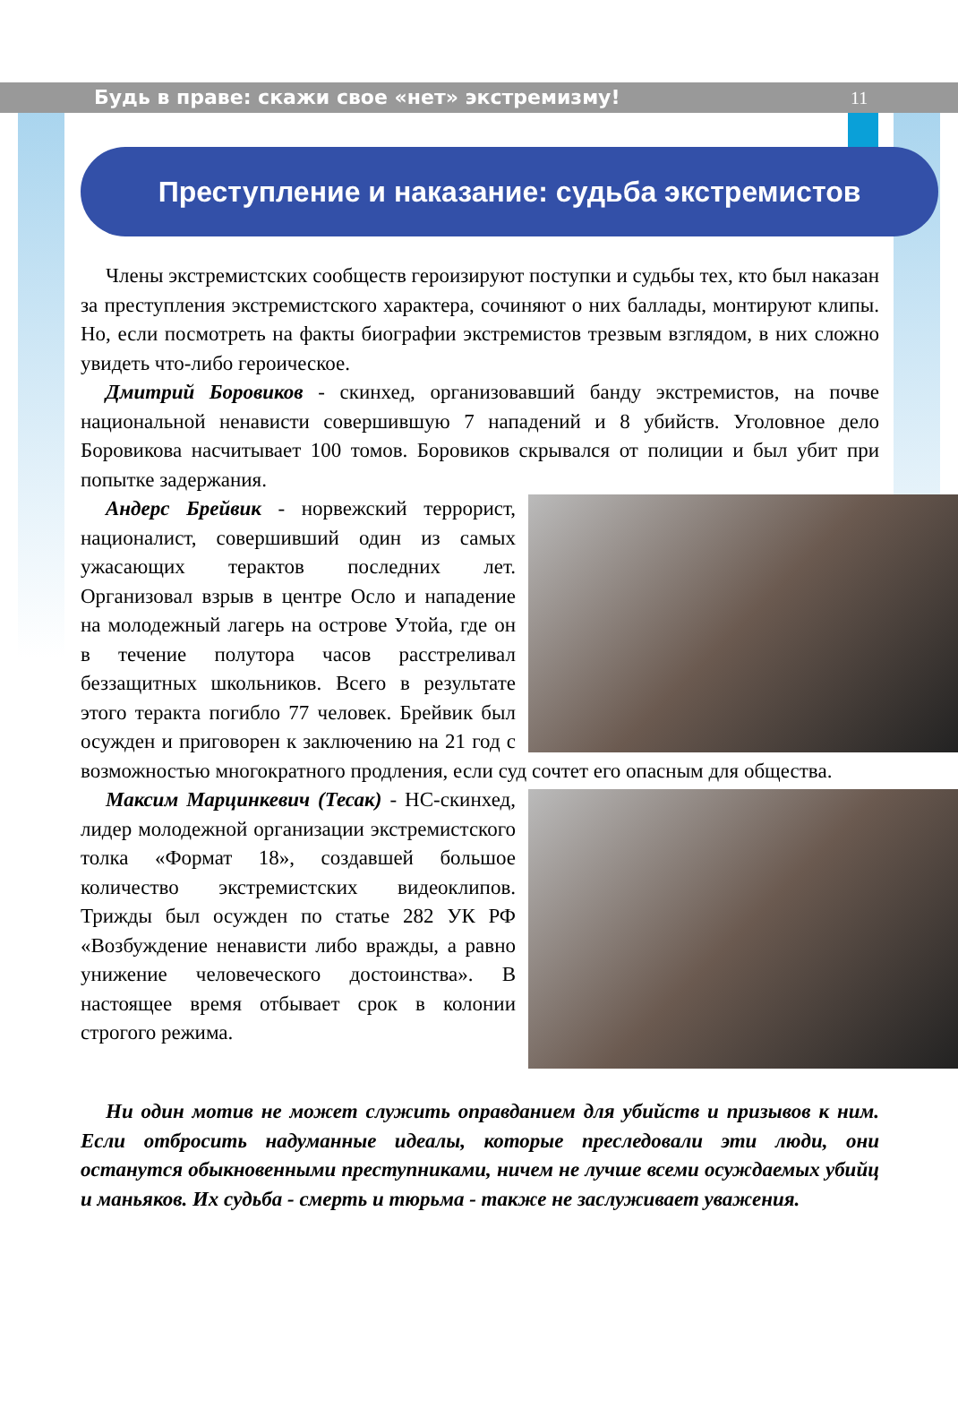Будь в праве: скажи свое «нет» экстремизму! 11
Преступление и наказание: судьба экстремистов
Члены экстремистских сообществ героизируют поступки и судьбы тех, кто был наказан за преступления экстремистского характера, сочиняют о них баллады, монтируют клипы. Но, если посмотреть на факты биографии экстремистов трезвым взглядом, в них сложно увидеть что-либо героическое.
Дмитрий Боровиков - скинхед, организовавший банду экстремистов, на почве национальной ненависти совершившую 7 нападений и 8 убийств. Уголовное дело Боровикова насчитывает 100 томов. Боровиков скрывался от полиции и был убит при попытке задержания.
Андерс Брейвик - норвежский террорист, националист, совершивший один из самых ужасающих терактов последних лет. Организовал взрыв в центре Осло и нападение на молодежный лагерь на острове Утойа, где он в течение полутора часов расстреливал беззащитных школьников. Всего в результате этого теракта погибло 77 человек. Брейвик был осужден и приговорен к заключению на 21 год с возможностью многократного продления, если суд сочтет его опасным для общества.
Максим Марцинкевич (Тесак) - НС-скинхед, лидер молодежной организации экстремистского толка «Формат 18», создавшей большое количество экстремистских видеоклипов. Трижды был осужден по статье 282 УК РФ «Возбуждение ненависти либо вражды, а равно унижение человеческого достоинства». В настоящее время отбывает срок в колонии строгого режима.
Ни один мотив не может служить оправданием для убийств и призывов к ним. Если отбросить надуманные идеалы, которые преследовали эти люди, они останутся обыкновенными преступниками, ничем не лучше всеми осуждаемых убийц и маньяков. Их судьба - смерть и тюрьма - также не заслуживает уважения.